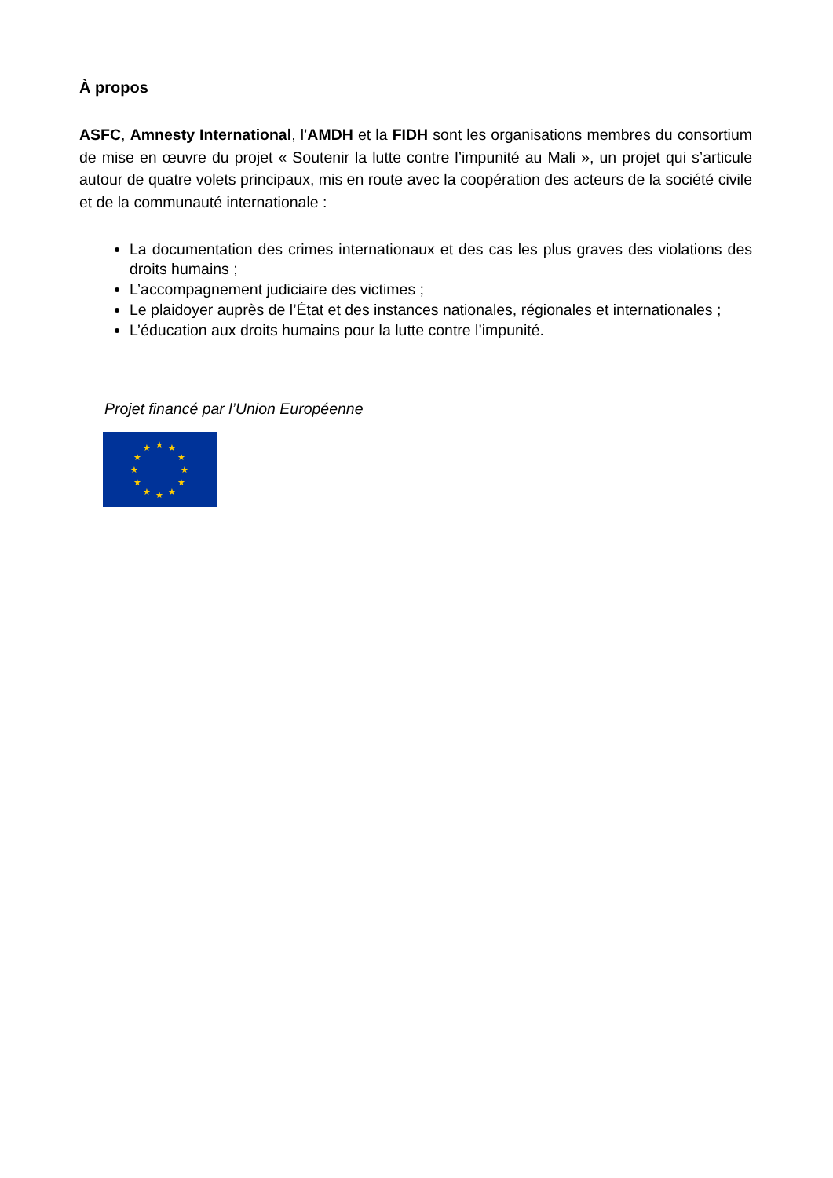À propos
ASFC, Amnesty International, l’AMDH et la FIDH sont les organisations membres du consortium de mise en œuvre du projet « Soutenir la lutte contre l’impunité au Mali », un projet qui s’articule autour de quatre volets principaux, mis en route avec la coopération des acteurs de la société civile et de la communauté internationale :
La documentation des crimes internationaux et des cas les plus graves des violations des droits humains ;
L’accompagnement judiciaire des victimes ;
Le plaidoyer auprès de l’État et des instances nationales, régionales et internationales ;
L’éducation aux droits humains pour la lutte contre l’impunité.
Projet financé par l’Union Européenne
★
★
★
★
★
★
★
★
★
★
★
★